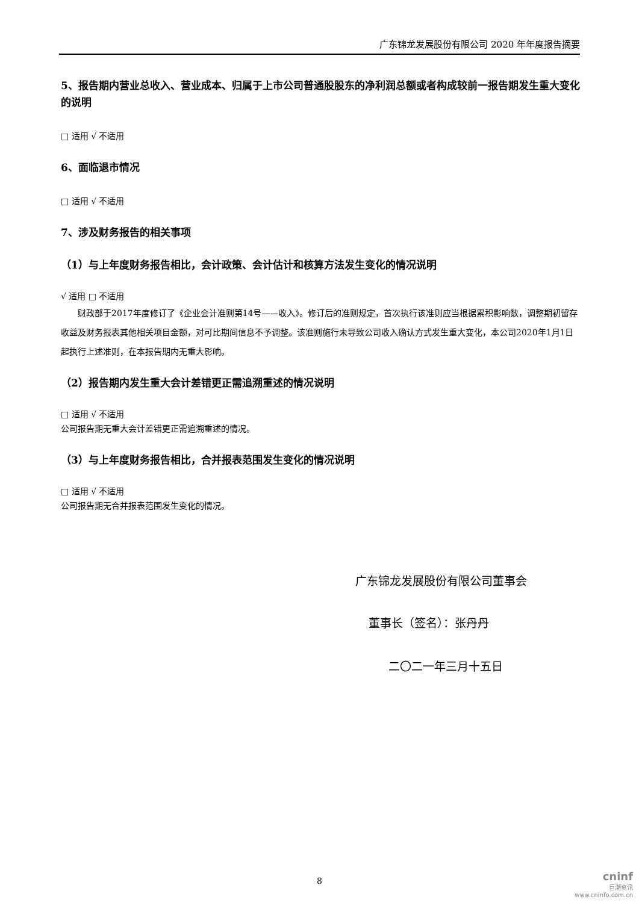广东锦龙发展股份有限公司 2020 年年度报告摘要
5、报告期内营业总收入、营业成本、归属于上市公司普通股股东的净利润总额或者构成较前一报告期发生重大变化的说明
□ 适用 √ 不适用
6、面临退市情况
□ 适用 √ 不适用
7、涉及财务报告的相关事项
（1）与上年度财务报告相比，会计政策、会计估计和核算方法发生变化的情况说明
√ 适用 □ 不适用
财政部于2017年度修订了《企业会计准则第14号——收入》。修订后的准则规定，首次执行该准则应当根据累积影响数，调整期初留存收益及财务报表其他相关项目金额，对可比期间信息不予调整。该准则施行未导致公司收入确认方式发生重大变化，本公司2020年1月1日起执行上述准则，在本报告期内无重大影响。
（2）报告期内发生重大会计差错更正需追溯重述的情况说明
□ 适用 √ 不适用
公司报告期无重大会计差错更正需追溯重述的情况。
（3）与上年度财务报告相比，合并报表范围发生变化的情况说明
□ 适用 √ 不适用
公司报告期无合并报表范围发生变化的情况。
广东锦龙发展股份有限公司董事会
董事长（签名）：张丹丹
二〇二一年三月十五日
8
cninf
巨潮资讯
www.cninfo.com.cn